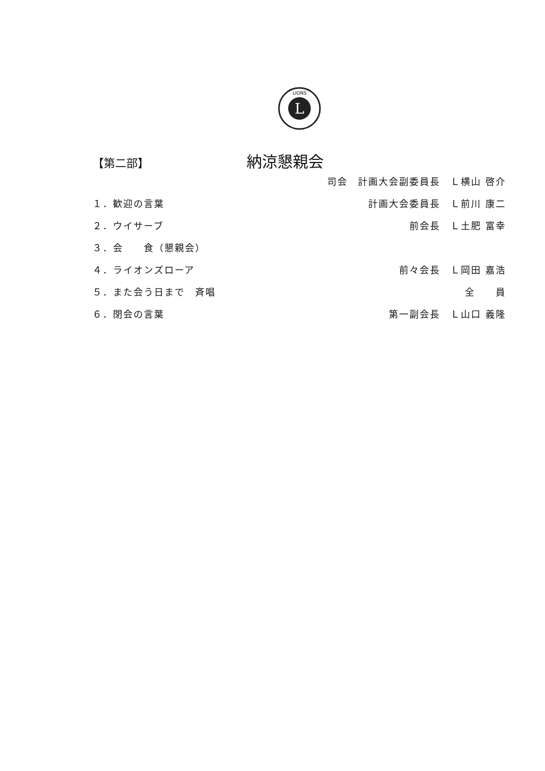L
LIONS
【第二部】 納涼懇親会
司会　計画大会副委員長　Ｌ横山 啓介
１．歓迎の言葉 計画大会委員長　Ｌ前川 康二
２．ウイサーブ 前会長　Ｌ土肥 富幸
３．会　　食（懇親会）
４．ライオンズローア 前々会長　Ｌ岡田 嘉浩
５．また会う日まで　斉唱 全　　員
６．閉会の言葉 第一副会長　Ｌ山口 義隆